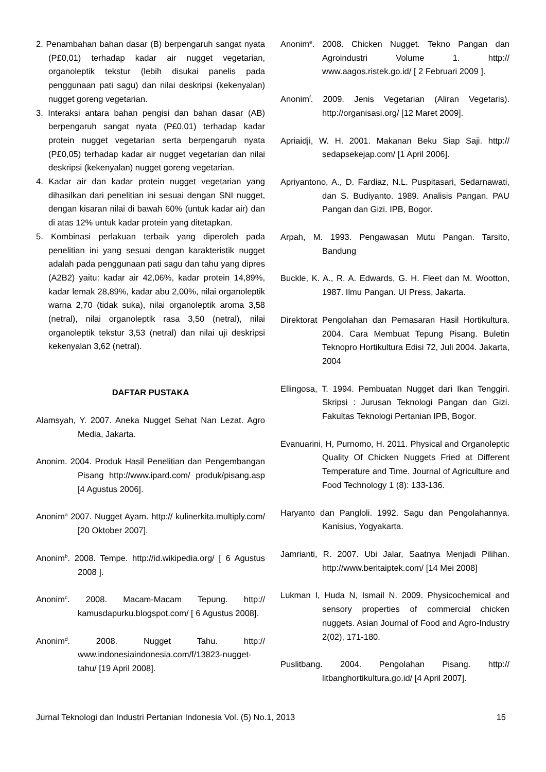2. Penambahan bahan dasar (B) berpengaruh sangat nyata (P£0,01) terhadap kadar air nugget vegetarian, organoleptik tekstur (lebih disukai panelis pada penggunaan pati sagu) dan nilai deskripsi (kekenyalan) nugget goreng vegetarian.
3. Interaksi antara bahan pengisi dan bahan dasar (AB) berpengaruh sangat nyata (P£0,01) terhadap kadar protein nugget vegetarian serta berpengaruh nyata (P£0,05) terhadap kadar air nugget vegetarian dan nilai deskripsi (kekenyalan) nugget goreng vegetarian.
4. Kadar air dan kadar protein nugget vegetarian yang dihasilkan dari penelitian ini sesuai dengan SNI nugget, dengan kisaran nilai di bawah 60% (untuk kadar air) dan di atas 12% untuk kadar protein yang ditetapkan.
5. Kombinasi perlakuan terbaik yang diperoleh pada penelitian ini yang sesuai dengan karakteristik nugget adalah pada penggunaan pati sagu dan tahu yang dipres (A2B2) yaitu: kadar air 42,06%, kadar protein 14,89%, kadar lemak 28,89%, kadar abu 2,00%, nilai organoleptik warna 2,70 (tidak suka), nilai organoleptik aroma 3,58 (netral), nilai organoleptik rasa 3,50 (netral), nilai organoleptik tekstur 3,53 (netral) dan nilai uji deskripsi kekenyalan 3,62 (netral).
DAFTAR PUSTAKA
Alamsyah, Y. 2007. Aneka Nugget Sehat Nan Lezat. Agro Media, Jakarta.
Anonim. 2004. Produk Hasil Penelitian dan Pengembangan Pisang http://www.ipard.com/ produk/pisang.asp [4 Agustus 2006].
Anonim<sup>a</sup> 2007. Nugget Ayam. http:// kulinerkita.multiply.com/ [20 Oktober 2007].
Anonim<sup>b</sup>. 2008. Tempe. http://id.wikipedia.org/ [ 6 Agustus 2008 ].
Anonim<sup>c</sup>. 2008. Macam-Macam Tepung. http:// kamusdapurku.blogspot.com/ [ 6 Agustus 2008].
Anonim<sup>d</sup>. 2008. Nugget Tahu. http:// www.indonesiaindonesia.com/f/13823-nugget-tahu/ [19 April 2008].
Anonim<sup>e</sup>. 2008. Chicken Nugget. Tekno Pangan dan Agroindustri Volume 1. http:// www.aagos.ristek.go.id/ [ 2 Februari 2009 ].
Anonim<sup>f</sup>. 2009. Jenis Vegetarian (Aliran Vegetaris). http://organisasi.org/ [12 Maret 2009].
Apriaidji, W. H. 2001. Makanan Beku Siap Saji. http:// sedapsekejap.com/ [1 April 2006].
Apriyantono, A., D. Fardiaz, N.L. Puspitasari, Sedarnawati, dan S. Budiyanto. 1989. Analisis Pangan. PAU Pangan dan Gizi. IPB, Bogor.
Arpah, M. 1993. Pengawasan Mutu Pangan. Tarsito, Bandung
Buckle, K. A., R. A. Edwards, G. H. Fleet dan M. Wootton, 1987. Ilmu Pangan. UI Press, Jakarta.
Direktorat Pengolahan dan Pemasaran Hasil Hortikultura. 2004. Cara Membuat Tepung Pisang. Buletin Teknopro Hortikultura Edisi 72, Juli 2004. Jakarta, 2004
Ellingosa, T. 1994. Pembuatan Nugget dari Ikan Tenggiri. Skripsi : Jurusan Teknologi Pangan dan Gizi. Fakultas Teknologi Pertanian IPB, Bogor.
Evanuarini, H, Purnomo, H. 2011. Physical and Organoleptic Quality Of Chicken Nuggets Fried at Different Temperature and Time. Journal of Agriculture and Food Technology 1 (8): 133-136.
Haryanto dan Pangloli. 1992. Sagu dan Pengolahannya. Kanisius, Yogyakarta.
Jamrianti, R. 2007. Ubi Jalar, Saatnya Menjadi Pilihan. http://www.beritaiptek.com/ [14 Mei 2008]
Lukman I, Huda N, Ismail N. 2009. Physicochemical and sensory properties of commercial chicken nuggets. Asian Journal of Food and Agro-Industry 2(02), 171-180.
Puslitbang. 2004. Pengolahan Pisang. http:// litbanghortikultura.go.id/ [4 April 2007].
Jurnal Teknologi dan Industri Pertanian Indonesia Vol. (5) No.1, 2013 15